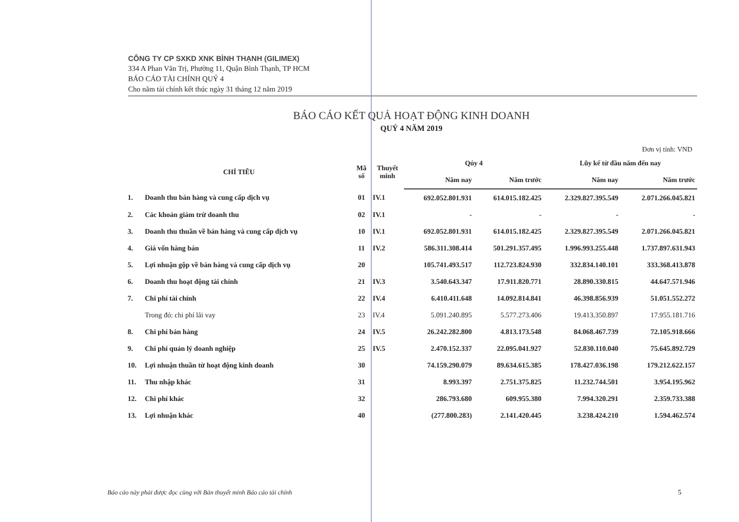CÔNG TY CP SXKD XNK BÌNH THẠNH (GILIMEX)
334 A Phan Văn Trị, Phường 11, Quận Bình Thạnh, TP HCM
BÁO CÁO TÀI CHÍNH QUÝ 4
Cho năm tài chính kết thúc ngày 31 tháng 12 năm 2019
BÁO CÁO KẾT QUẢ HOẠT ĐỘNG KINH DOANH
QUÝ 4 NĂM 2019
Đơn vị tính: VND
| CHỈ TIÊU | | Mã số | Thuyết minh | Qúy 4 | | Lũy kế từ đầu năm đến nay | |
| --- | --- | --- | --- | --- | --- | --- | --- |
| | | | | Năm nay | Năm trước | Năm nay | Năm trước |
| 1. | Doanh thu bán hàng và cung cấp dịch vụ | 01 | IV.1 | 692.052.801.931 | 614.015.182.425 | 2.329.827.395.549 | 2.071.266.045.821 |
| 2. | Các khoản giảm trừ doanh thu | 02 | IV.1 | - | - | - | - |
| 3. | Doanh thu thuần về bán hàng và cung cấp dịch vụ | 10 | IV.1 | 692.052.801.931 | 614.015.182.425 | 2.329.827.395.549 | 2.071.266.045.821 |
| 4. | Giá vốn hàng bán | 11 | IV.2 | 586.311.308.414 | 501.291.357.495 | 1.996.993.255.448 | 1.737.897.631.943 |
| 5. | Lợi nhuận gộp về bán hàng và cung cấp dịch vụ | 20 | | 105.741.493.517 | 112.723.824.930 | 332.834.140.101 | 333.368.413.878 |
| 6. | Doanh thu hoạt động tài chính | 21 | IV.3 | 3.540.643.347 | 17.911.820.771 | 28.890.330.815 | 44.647.571.946 |
| 7. | Chi phí tài chính | 22 | IV.4 | 6.410.411.648 | 14.092.814.841 | 46.398.856.939 | 51.051.552.272 |
| | Trong đó: chi phí lãi vay | 23 | IV.4 | 5.091.240.895 | 5.577.273.406 | 19.413.350.897 | 17.955.181.716 |
| 8. | Chi phí bán hàng | 24 | IV.5 | 26.242.282.800 | 4.813.173.548 | 84.068.467.739 | 72.105.918.666 |
| 9. | Chi phí quản lý doanh nghiệp | 25 | IV.5 | 2.470.152.337 | 22.095.041.927 | 52.830.110.040 | 75.645.892.729 |
| 10. | Lợi nhuận thuần từ hoạt động kinh doanh | 30 | | 74.159.290.079 | 89.634.615.385 | 178.427.036.198 | 179.212.622.157 |
| 11. | Thu nhập khác | 31 | | 8.993.397 | 2.751.375.825 | 11.232.744.501 | 3.954.195.962 |
| 12. | Chi phí khác | 32 | | 286.793.680 | 609.955.380 | 7.994.320.291 | 2.359.733.388 |
| 13. | Lợi nhuận khác | 40 | | (277.800.283) | 2.141.420.445 | 3.238.424.210 | 1.594.462.574 |
Báo cáo này phải được đọc cùng với Bản thuyết minh Báo cáo tài chính
5